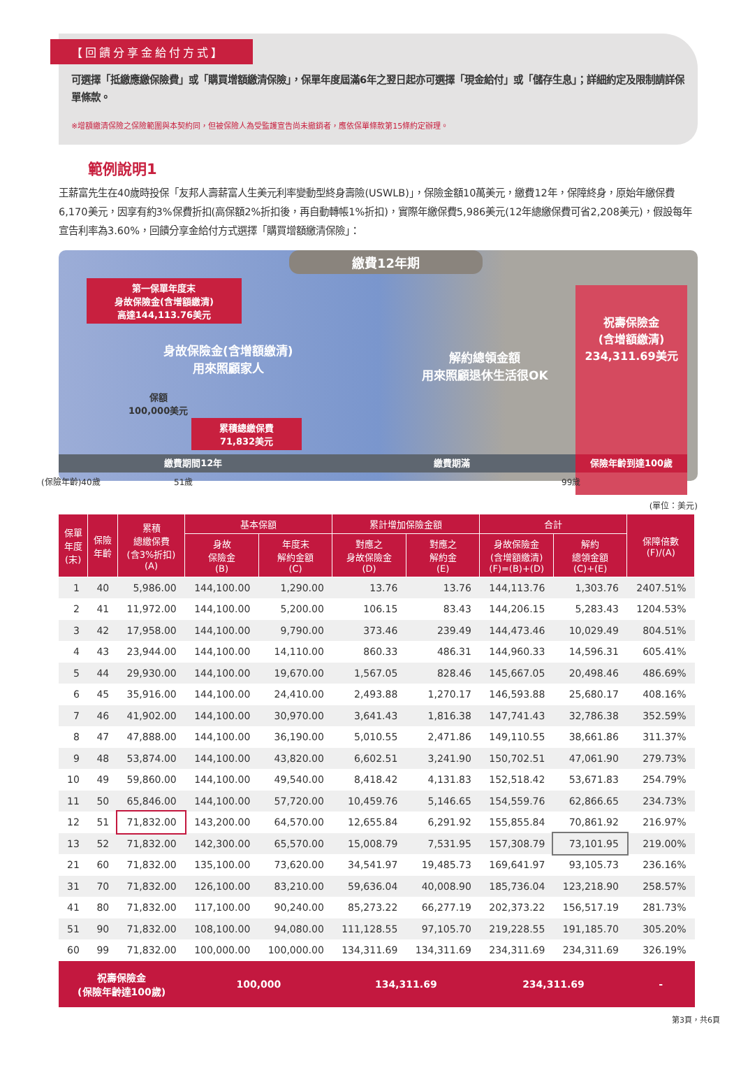【回饋分享金給付方式】
可選擇「抵繳應繳保險費」或「購買增額繳清保險」，保單年度屆滿6年之翌日起亦可選擇「現金給付」或「儲存生息」；詳細約定及限制請詳保單條款。
※增額繳清保險之保險範圍與本契約同，但被保險人為受監護宣告尚未撤銷者，應依保單條款第15條約定辦理。
範例說明1
王薪富先生在40歲時投保「友邦人壽薪富人生美元利率變動型終身壽險(USWLB)」，保險金額10萬美元，繳費12年，保障終身，原始年繳保費6,170美元，因享有約3%保費折扣(高保額2%折扣後，再自動轉帳1%折扣)，實際年繳保費5,986美元(12年總繳保費可省2,208美元)，假設每年宣告利率為3.60%，回饋分享金給付方式選擇「購買增額繳清保險」：
繳費12年期
第一保單年度末
身故保險金(含增額繳清)
高達144,113.76美元
身故保險金(含增額繳清)
用來照顧家人
解約總領金額
用來照顧退休生活很OK
保額
100,000美元
累積總繳保費
71,832美元
祝壽保險金
(含增額繳清)
234,311.69美元
繳費期間12年 繳費期滿 保險年齡到達100歲
(保險年齡)40歲 51歲 99歲
(單位：美元)
| 保單 年度 (末) | 保險 年齡 | 累積 總繳保費 (含3%折扣) (A) | 基本保額 | | 累計增加保險金額 | | 合計 | | 保障倍數 (F)/(A) |
| --- | --- | --- | --- | --- | --- | --- | --- | --- | --- |
| | | | 身故 保險金 (B) | 年度末 解約金額 (C) | 對應之 身故保險金 (D) | 對應之 解約金 (E) | 身故保險金 (含增額繳清) (F)=(B)+(D) | 解約 總領金額 (C)+(E) | |
| 1 | 40 | 5,986.00 | 144,100.00 | 1,290.00 | 13.76 | 13.76 | 144,113.76 | 1,303.76 | 2407.51% |
| 2 | 41 | 11,972.00 | 144,100.00 | 5,200.00 | 106.15 | 83.43 | 144,206.15 | 5,283.43 | 1204.53% |
| 3 | 42 | 17,958.00 | 144,100.00 | 9,790.00 | 373.46 | 239.49 | 144,473.46 | 10,029.49 | 804.51% |
| 4 | 43 | 23,944.00 | 144,100.00 | 14,110.00 | 860.33 | 486.31 | 144,960.33 | 14,596.31 | 605.41% |
| 5 | 44 | 29,930.00 | 144,100.00 | 19,670.00 | 1,567.05 | 828.46 | 145,667.05 | 20,498.46 | 486.69% |
| 6 | 45 | 35,916.00 | 144,100.00 | 24,410.00 | 2,493.88 | 1,270.17 | 146,593.88 | 25,680.17 | 408.16% |
| 7 | 46 | 41,902.00 | 144,100.00 | 30,970.00 | 3,641.43 | 1,816.38 | 147,741.43 | 32,786.38 | 352.59% |
| 8 | 47 | 47,888.00 | 144,100.00 | 36,190.00 | 5,010.55 | 2,471.86 | 149,110.55 | 38,661.86 | 311.37% |
| 9 | 48 | 53,874.00 | 144,100.00 | 43,820.00 | 6,602.51 | 3,241.90 | 150,702.51 | 47,061.90 | 279.73% |
| 10 | 49 | 59,860.00 | 144,100.00 | 49,540.00 | 8,418.42 | 4,131.83 | 152,518.42 | 53,671.83 | 254.79% |
| 11 | 50 | 65,846.00 | 144,100.00 | 57,720.00 | 10,459.76 | 5,146.65 | 154,559.76 | 62,866.65 | 234.73% |
| 12 | 51 | 71,832.00 | 143,200.00 | 64,570.00 | 12,655.84 | 6,291.92 | 155,855.84 | 70,861.92 | 216.97% |
| 13 | 52 | 71,832.00 | 142,300.00 | 65,570.00 | 15,008.79 | 7,531.95 | 157,308.79 | 73,101.95 | 219.00% |
| 21 | 60 | 71,832.00 | 135,100.00 | 73,620.00 | 34,541.97 | 19,485.73 | 169,641.97 | 93,105.73 | 236.16% |
| 31 | 70 | 71,832.00 | 126,100.00 | 83,210.00 | 59,636.04 | 40,008.90 | 185,736.04 | 123,218.90 | 258.57% |
| 41 | 80 | 71,832.00 | 117,100.00 | 90,240.00 | 85,273.22 | 66,277.19 | 202,373.22 | 156,517.19 | 281.73% |
| 51 | 90 | 71,832.00 | 108,100.00 | 94,080.00 | 111,128.55 | 97,105.70 | 219,228.55 | 191,185.70 | 305.20% |
| 60 | 99 | 71,832.00 | 100,000.00 | 100,000.00 | 134,311.69 | 134,311.69 | 234,311.69 | 234,311.69 | 326.19% |
| 祝壽保險金 (保險年齡達100歲) | | | 100,000 | | 134,311.69 | | 234,311.69 | | - |
第3頁，共6頁